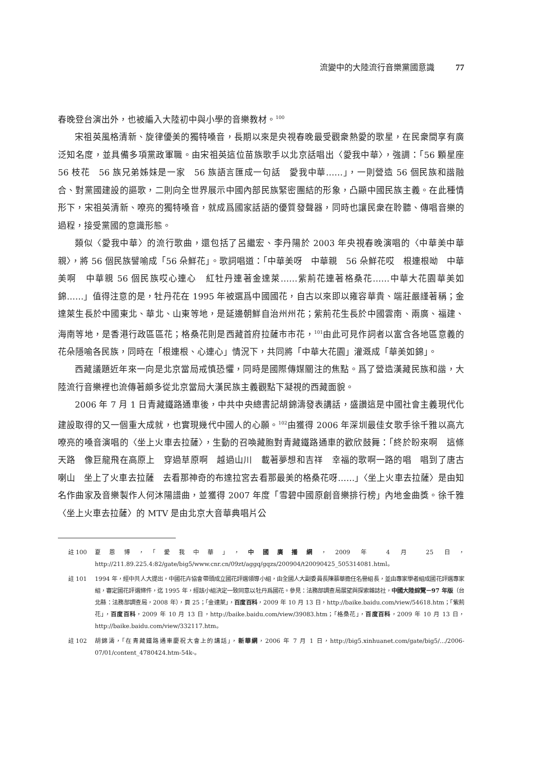流變中的大陸流行音樂黨國意識 77
春晚登台演出外，也被編入大陸初中與小學的音樂教材。<sup>100</sup>
宋祖英風格清新、旋律優美的獨特嗓音，長期以來是央視春晚最受觀衆熱愛的歌星，在民衆間享有廣泛知名度，並具備多項黨政軍職。由宋祖英這位苗族歌手以北京話唱出〈愛我中華〉，強調：「56 顆星座　56 枝花　56 族兄弟姊妹是一家　56 族語言匯成一句話　愛我中華……」，一則營造 56 個民族和諧融合、對黨國建設的謳歌，二則向全世界展示中國內部民族緊密團結的形象，凸顯中國民族主義。在此種情形下，宋祖英清新、嘹亮的獨特嗓音，就成爲國家話語的優質發聲器，同時也讓民衆在聆聽、傳唱音樂的過程，接受黨國的意識形態。
類似〈愛我中華〉的流行歌曲，還包括了呂繼宏、李丹陽於 2003 年央視春晚演唱的〈中華美中華親〉，將 56 個民族譬喻成「56 朵鮮花」。歌詞唱道：「中華美呀　中華親　56 朵鮮花哎　根連根呦　中華美啊　中華親 56 個民族哎心連心　紅牡丹連著金達萊……紫荊花連著格桑花……中華大花園華美如錦……」值得注意的是，牡丹花在 1995 年被選爲中國國花，自古以來即以雍容華貴、端莊嚴謹著稱；金達萊生長於中國東北、華北、山東等地，是延邊朝鮮自治州州花；紫荊花生長於中國雲南、兩廣、福建、海南等地，是香港行政區區花；格桑花則是西藏首府拉薩市市花，<sup>101</sup>由此可見作詞者以富含各地區意義的花朵隱喻各民族，同時在「根連根、心連心」情況下，共同將「中華大花園」灌溉成「華美如錦」。
西藏議題近年來一向是北京當局戒慎恐懼，同時是國際傳媒關注的焦點。爲了營造漢藏民族和諧，大陸流行音樂裡也流傳著頗多從北京當局大漢民族主義觀點下凝視的西藏面貌。
2006 年 7 月 1 日青藏鐵路通車後，中共中央總書記胡錦濤發表講話，盛讚這是中國社會主義現代化建設取得的又一個重大成就，也實現幾代中國人的心願。<sup>102</sup>由獲得 2006 年深圳最佳女歌手徐千雅以高亢嘹亮的嗓音演唱的〈坐上火車去拉薩〉，生動的召喚藏胞對青藏鐵路通車的歡欣鼓舞：「終於盼來啊　這條天路　像巨龍飛在高原上　穿過草原啊　越過山川　載著夢想和吉祥　幸福的歌啊一路的唱　唱到了唐古喇山　坐上了火車去拉薩　去看那神奇的布達拉宮去看那最美的格桑花呀……」〈坐上火車去拉薩〉是由知名作曲家及音樂製作人何沐陽譜曲，並獲得 2007 年度「雪碧中國原創音樂排行榜」內地金曲獎。徐千雅〈坐上火車去拉薩〉的 MTV 是由北京大音華典唱片公
註 100 夏恩博，「愛我中華」，中國廣播網，2009 年 4 月 25 日，http://211.89.225.4:82/gate/big5/www.cnr.cn/09zt/aggq/gqzs/200904/t20090425_505314081.html。
註 101 1994 年，經中共人大提出，中國花卉協會帶頭成立國花評選領導小組，由全國人大副委員長陳慕華擔任名譽組長，並由專家學者組成國花評選專家組，審定國花評選條件，迄 1995 年，經該小組決定一致同意以牡丹爲國花。參見：法務部調查局展望與探索雜誌社，中國大陸綜覽－97 年版（台北縣：法務部調查局，2008 年），頁 25；「金達萊」，百度百科，2009 年 10 月 13 日，http://baike.baidu.com/view/54618.htm；「紫荊花」，百度百科，2009 年 10 月 13 日，http://baike.baidu.com/view/39083.htm；「格桑花」，百度百科，2009 年 10 月 13 日，http://baike.baidu.com/view/332117.htm。
註 102 胡錦濤，「在青藏鐵路通車慶祝大會上的講話」，新華網，2006 年 7 月 1 日，http://big5.xinhuanet.com/gate/big5/.../2006-07/01/content_4780424.htm-54k-。